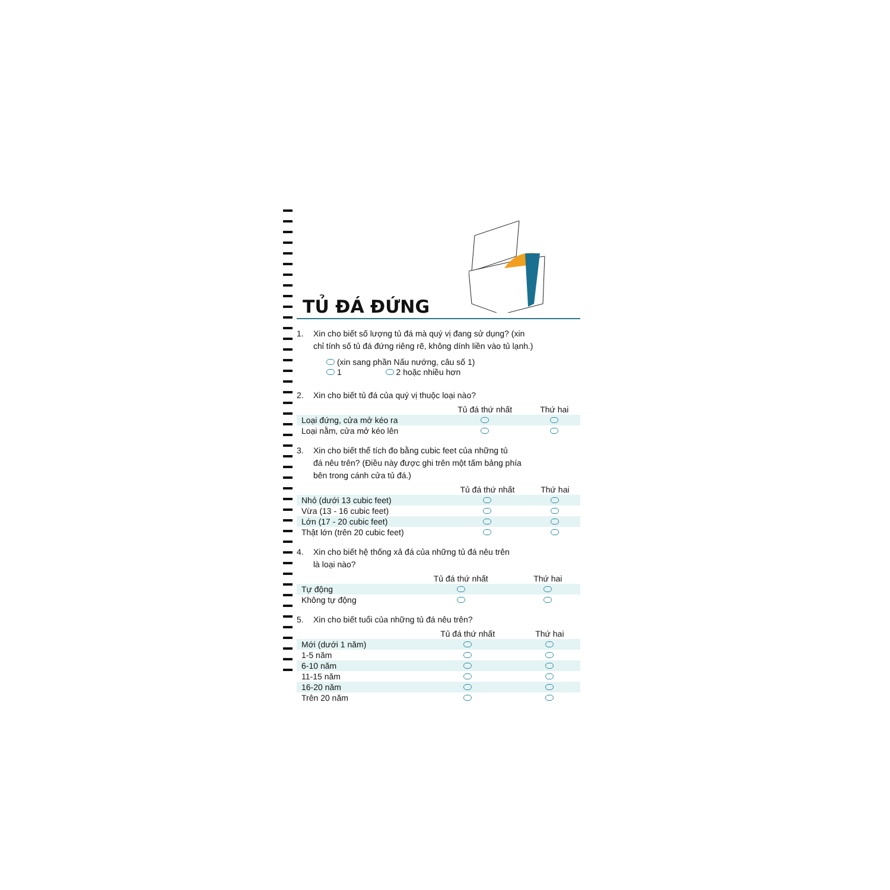TỦ ĐÁ ĐỨNG
1. Xin cho biết số lượng tủ đá mà quý vị đang sử dụng? (xin
chỉ tính số tủ đá đứng riêng rẽ, không dính liền vào tủ lạnh.)
(xin sang phần Nấu nướng, câu số 1)
1 2 hoặc nhiều hơn
2. Xin cho biết tủ đá của quý vị thuộc loại nào?
| | Tủ đá thứ nhất | Thứ hai |
| Loại đứng, cửa mở kéo ra | | |
| Loại nằm, cửa mở kéo lên | | |
3. Xin cho biết thể tích đo bằng cubic feet của những tủ
đá nêu trên? (Điều này được ghi trên một tấm bảng phía
bên trong cánh cửa tủ đá.)
| | Tủ đá thứ nhất | Thứ hai |
| Nhỏ (dưới 13 cubic feet) | | |
| Vừa (13 - 16 cubic feet) | | |
| Lớn (17 - 20 cubic feet) | | |
| Thật lớn (trên 20 cubic feet) | | |
4. Xin cho biết hệ thống xả đá của những tủ đá nêu trên
là loại nào?
| | Tủ đá thứ nhất | Thứ hai |
| Tự động | | |
| Không tự động | | |
5. Xin cho biết tuổi của những tủ đá nêu trên?
| | Tủ đá thứ nhất | Thứ hai |
| Mới (dưới 1 năm) | | |
| 1-5 năm | | |
| 6-10 năm | | |
| 11-15 năm | | |
| 16-20 năm | | |
| Trên 20 năm | | |